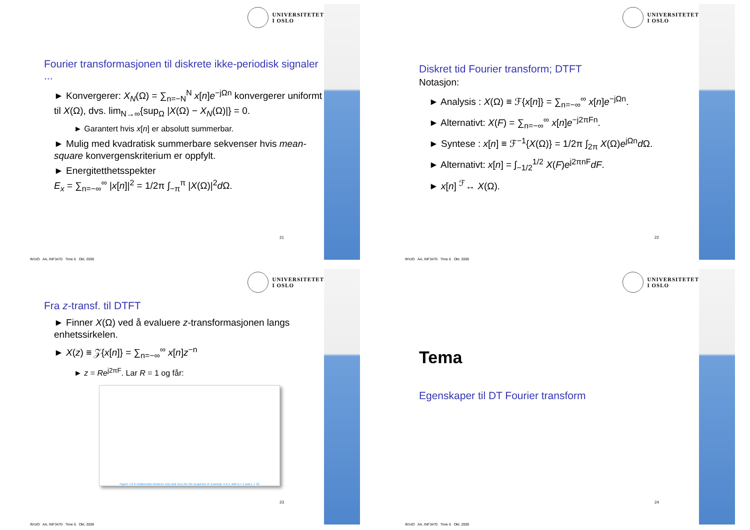UNIVERSITETET
I OSLO
Fourier transformasjonen til diskrete ikke-periodisk signaler ...
► Konvergerer: X<sub>N</sub>(Ω) = ∑<sub>n=−N</sub><sup>N</sup> x[n]e<sup>−jΩn</sup> konvergerer uniformt til X(Ω), dvs. lim<sub>N→∞</sub>{sup<sub>Ω</sub> |X(Ω) − X<sub>N</sub>(Ω)|} = 0.
► Garantert hvis x[n] er absolutt summerbar.
► Mulig med kvadratisk summerbare sekvenser hvis mean-square konvergenskriterium er oppfylt.
► Energitetthetsspekter
E<sub>x</sub> = ∑<sub>n=−∞</sub><sup>∞</sup> |x[n]|<sup>2</sup> = 1/2π ∫<sub>−π</sub><sup>π</sup> |X(Ω)|<sup>2</sup>d Ω.
21
Ifi/UiO AA, INF3470 Time 6 Okt. 2009
UNIVERSITETET
I OSLO
Diskret tid Fourier transform; DTFT
Notasjon:
► Analysis : X(Ω) ≡ ℱ{x[n]} = ∑<sub>n=−∞</sub><sup>∞</sup> x[n]e<sup>−jΩn</sup>.
► Alternativt: X(F) = ∑<sub>n=−∞</sub><sup>∞</sup> x[n]e<sup>−j2πFn</sup>.
► Syntese : x[n] ≡ ℱ<sup>−1</sup>{X(Ω)} = 1/2π ∫<sub>2π</sub> X(Ω)e<sup>jΩn</sup>d Ω.
► Alternativt: x[n] = ∫<sub>−1/2</sub><sup>1/2</sup> X(F)e<sup>j2πnF</sup>dF.
► x[n] <sup>ℱ</sup>↔ X(Ω).
22
Ifi/UiO AA, INF3470 Time 6 Okt. 2009
UNIVERSITETET
I OSLO
Fra z-transf. til DTFT
► Finner X(Ω) ved å evaluere z-transformasjonen langs enhetssirkelen.
► X(z) ≡ 𝒵{x[n]} = ∑<sub>n=−∞</sub><sup>∞</sup> x[n]z<sup>−n</sup>
► z = Re<sup>j2πF</sup>. Lar R = 1 og får:
Figure 4.2.9 relationship between X(z) and X(ω) for the sequence in Example 4.2.4, with A = 1 and L = 10
23
Ifi/UiO AA, INF3470 Time 6 Okt. 2009
UNIVERSITETET
I OSLO
Tema
Egenskaper til DT Fourier transform
24
Ifi/UiO AA, INF3470 Time 6 Okt. 2009